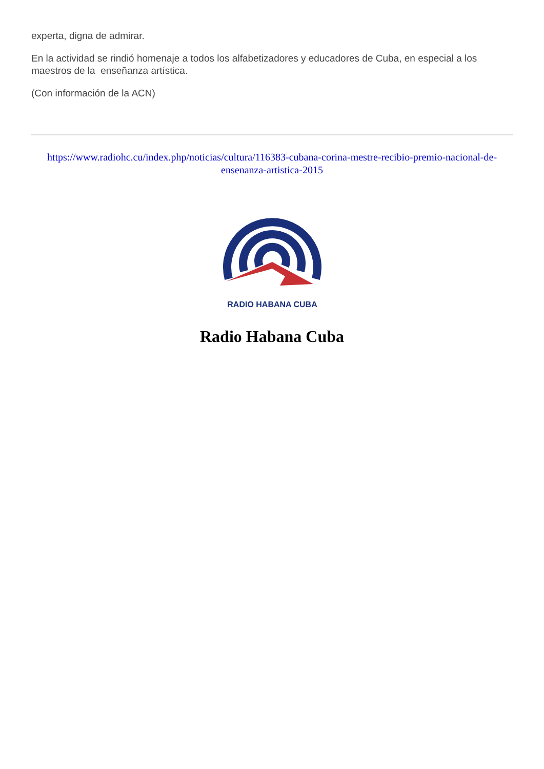experta, digna de admirar.
En la actividad se rindió homenaje a todos los alfabetizadores y educadores de Cuba, en especial a los maestros de la enseñanza artística.
(Con información de la ACN)
https://www.radiohc.cu/index.php/noticias/cultura/116383-cubana-corina-mestre-recibio-premio-nacional-de-ensenanza-artistica-2015
RADIO HABANA CUBA
Radio Habana Cuba